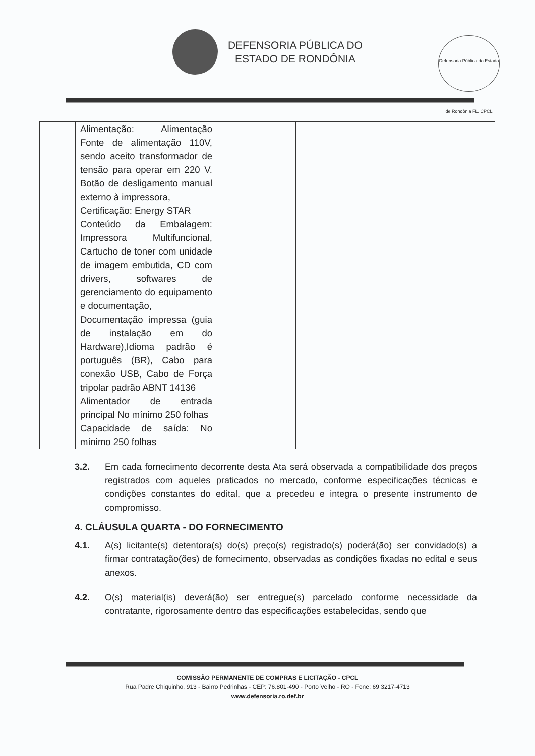DEFENSORIA PÚBLICA DO
ESTADO DE RONDÔNIA
Defensoria Pública do Estado de Rondônia FL. CPCL
| | Alimentação: Alimentação Fonte de alimentação 110V, sendo aceito transformador de tensão para operar em 220 V. Botão de desligamento manual externo à impressora, Certificação: Energy STAR Conteúdo da Embalagem: Impressora Multifuncional, Cartucho de toner com unidade de imagem embutida, CD com drivers, softwares de gerenciamento do equipamento e documentação, Documentação impressa (guia de instalação em do Hardware),Idioma padrão é português (BR), Cabo para conexão USB, Cabo de Força tripolar padrão ABNT 14136 Alimentador de entrada principal No mínimo 250 folhas Capacidade de saída: No mínimo 250 folhas | | | | | |
3.2. Em cada fornecimento decorrente desta Ata será observada a compatibilidade dos preços registrados com aqueles praticados no mercado, conforme especificações técnicas e condições constantes do edital, que a precedeu e integra o presente instrumento de compromisso.
4. CLÁUSULA QUARTA - DO FORNECIMENTO
4.1. A(s) licitante(s) detentora(s) do(s) preço(s) registrado(s) poderá(ão) ser convidado(s) a firmar contratação(ões) de fornecimento, observadas as condições fixadas no edital e seus anexos.
4.2. O(s) material(is) deverá(ão) ser entregue(s) parcelado conforme necessidade da contratante, rigorosamente dentro das especificações estabelecidas, sendo que
COMISSÃO PERMANENTE DE COMPRAS E LICITAÇÃO - CPCL
Rua Padre Chiquinho, 913 - Bairro Pedrinhas - CEP: 76.801-490 - Porto Velho - RO - Fone: 69 3217-4713
www.defensoria.ro.def.br